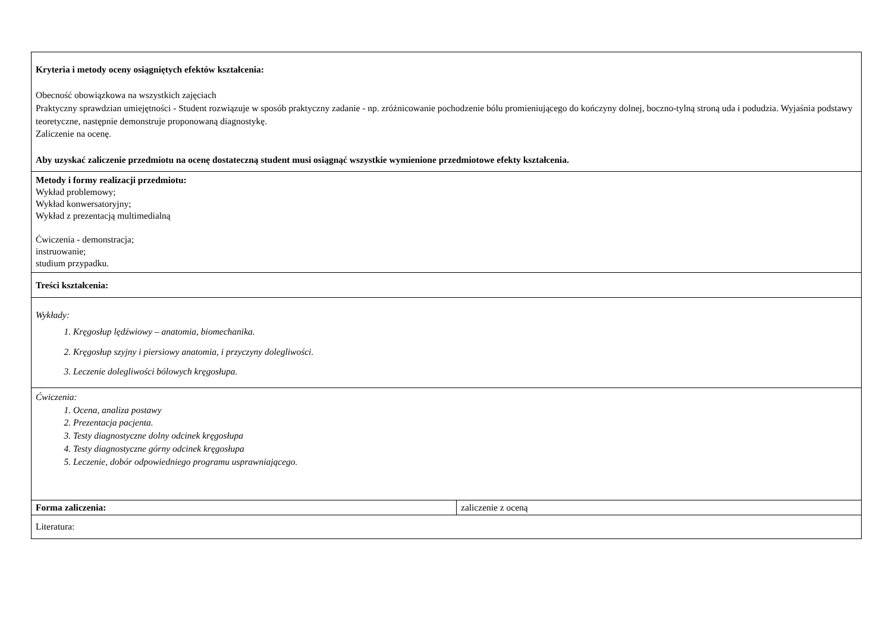| Kryteria i metody oceny osiągniętych efektów kształcenia: Obecność obowiązkowa na wszystkich zajęciach Praktyczny sprawdzian umiejętności - Student rozwiązuje w sposób praktyczny zadanie - np. zróżnicowanie pochodzenie bólu promieniującego do kończyny dolnej, boczno-tylną stroną uda i podudzia. Wyjaśnia podstawy teoretyczne, następnie demonstruje proponowaną diagnostykę. Zaliczenie na ocenę. Aby uzyskać zaliczenie przedmiotu na ocenę dostateczną student musi osiągnąć wszystkie wymienione przedmiotowe efekty kształcenia. | |
| Metody i formy realizacji przedmiotu: Wykład problemowy; Wykład konwersatoryjny; Wykład z prezentacją multimedialną Ćwiczenia - demonstracja; instruowanie; studium przypadku. | |
| Treści kształcenia: | |
| Wykłady: 1. Kręgosłup lędźwiowy – anatomia, biomechanika. 2. Kręgosłup szyjny i piersiowy anatomia, i przyczyny dolegliwości. 3. Leczenie dolegliwości bólowych kręgosłupa. | |
| Ćwiczenia: 1. Ocena, analiza postawy 2. Prezentacja pacjenta. 3. Testy diagnostyczne dolny odcinek kręgosłupa 4. Testy diagnostyczne górny odcinek kręgosłupa 5. Leczenie, dobór odpowiedniego programu usprawniającego. | |
| Forma zaliczenia: | zaliczenie z oceną |
| Literatura: | |